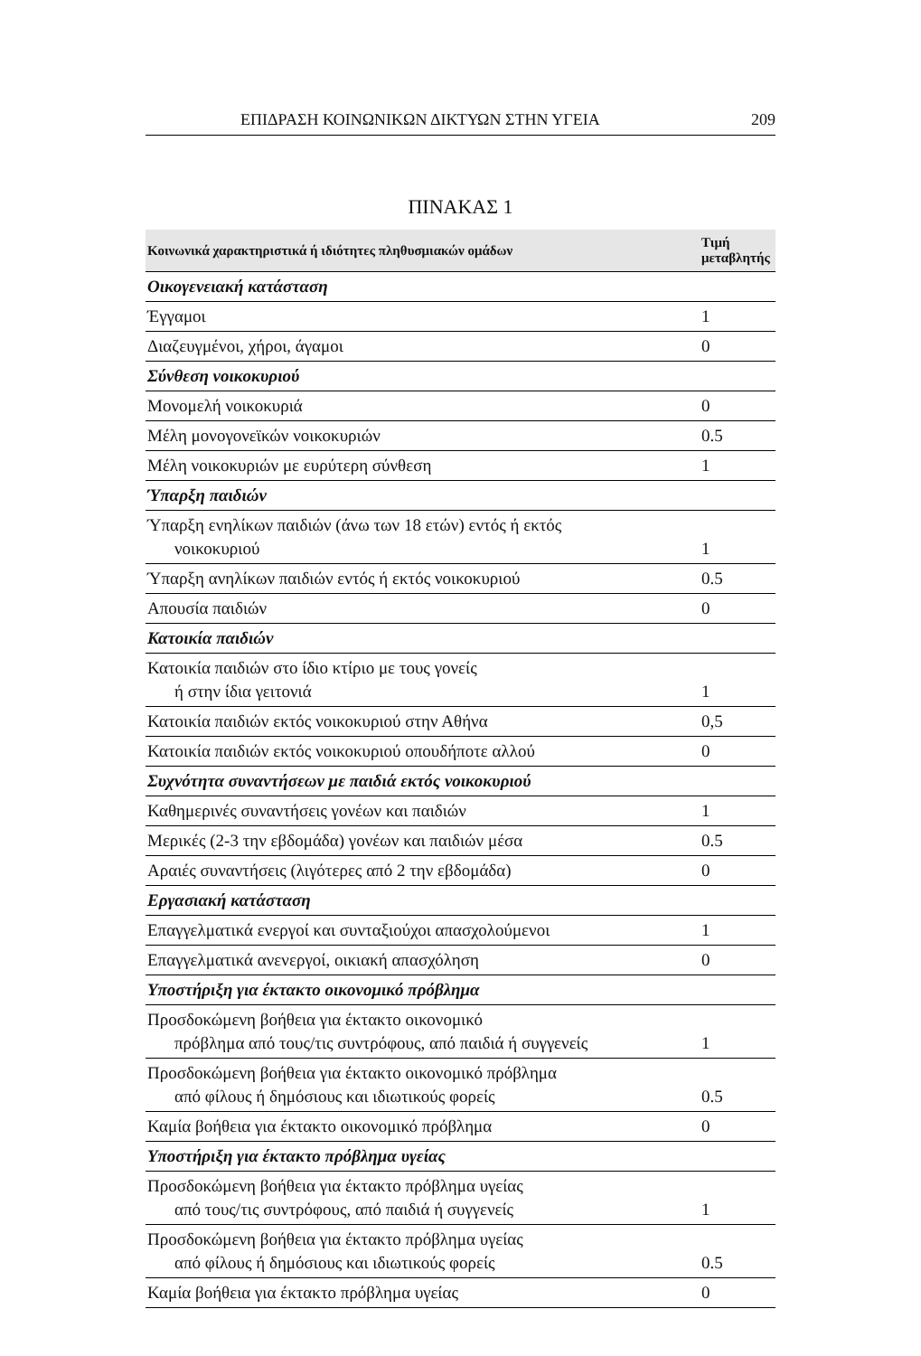ΕΠΙΔΡΑΣΗ ΚΟΙΝΩΝΙΚΩΝ ΔΙΚΤΥΩΝ ΣΤΗΝ ΥΓΕΙΑ 209
ΠΙΝΑΚΑΣ 1
| Κοινωνικά χαρακτηριστικά ή ιδιότητες πληθυσμιακών ομάδων | Τιμή μεταβλητής |
| --- | --- |
| Οικογενειακή κατάσταση | |
| Έγγαμοι | 1 |
| Διαζευγμένοι, χήροι, άγαμοι | 0 |
| Σύνθεση νοικοκυριού | |
| Μονομελή νοικοκυριά | 0 |
| Μέλη μονογονεϊκών νοικοκυριών | 0.5 |
| Μέλη νοικοκυριών με ευρύτερη σύνθεση | 1 |
| Ύπαρξη παιδιών | |
| Ύπαρξη ενηλίκων παιδιών (άνω των 18 ετών) εντός ή εκτός νοικοκυριού | 1 |
| Ύπαρξη ανηλίκων παιδιών εντός ή εκτός νοικοκυριού | 0.5 |
| Απουσία παιδιών | 0 |
| Κατοικία παιδιών | |
| Κατοικία παιδιών στο ίδιο κτίριο με τους γονείς ή στην ίδια γειτονιά | 1 |
| Κατοικία παιδιών εκτός νοικοκυριού στην Αθήνα | 0,5 |
| Κατοικία παιδιών εκτός νοικοκυριού οπουδήποτε αλλού | 0 |
| Συχνότητα συναντήσεων με παιδιά εκτός νοικοκυριού | |
| Καθημερινές συναντήσεις γονέων και παιδιών | 1 |
| Μερικές (2-3 την εβδομάδα) γονέων και παιδιών μέσα | 0.5 |
| Αραιές συναντήσεις (λιγότερες από 2 την εβδομάδα) | 0 |
| Εργασιακή κατάσταση | |
| Επαγγελματικά ενεργοί και συνταξιούχοι απασχολούμενοι | 1 |
| Επαγγελματικά ανενεργοί, οικιακή απασχόληση | 0 |
| Υποστήριξη για έκτακτο οικονομικό πρόβλημα | |
| Προσδοκώμενη βοήθεια για έκτακτο οικονομικό πρόβλημα από τους/τις συντρόφους, από παιδιά ή συγγενείς | 1 |
| Προσδοκώμενη βοήθεια για έκτακτο οικονομικό πρόβλημα από φίλους ή δημόσιους και ιδιωτικούς φορείς | 0.5 |
| Καμία βοήθεια για έκτακτο οικονομικό πρόβλημα | 0 |
| Υποστήριξη για έκτακτο πρόβλημα υγείας | |
| Προσδοκώμενη βοήθεια για έκτακτο πρόβλημα υγείας από τους/τις συντρόφους, από παιδιά ή συγγενείς | 1 |
| Προσδοκώμενη βοήθεια για έκτακτο πρόβλημα υγείας από φίλους ή δημόσιους και ιδιωτικούς φορείς | 0.5 |
| Καμία βοήθεια για έκτακτο πρόβλημα υγείας | 0 |